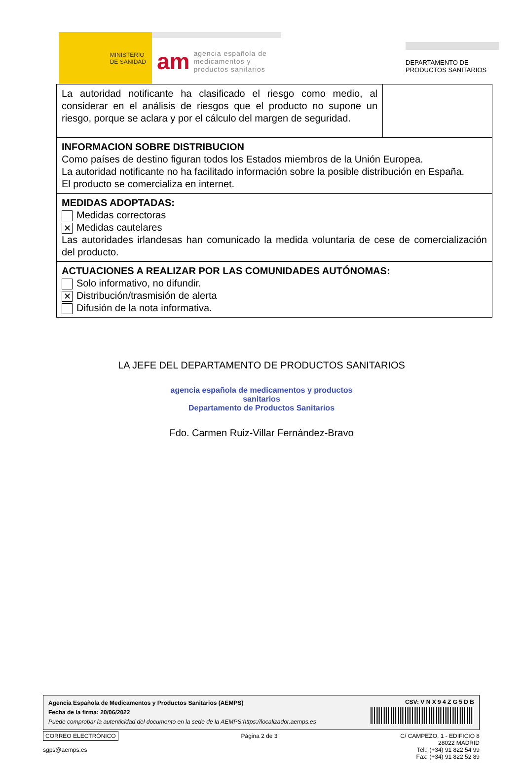MINISTERIO
DE SANIDAD
am agencia española de
medicamentos y
productos sanitarios
DEPARTAMENTO DE
PRODUCTOS SANITARIOS
| La autoridad notificante ha clasificado el riesgo como medio, al considerar en el análisis de riesgos que el producto no supone un riesgo, porque se aclara y por el cálculo del margen de seguridad. | |
| INFORMACION SOBRE DISTRIBUCION Como países de destino figuran todos los Estados miembros de la Unión Europea. La autoridad notificante no ha facilitado información sobre la posible distribución en España. El producto se comercializa en internet. | |
| MEDIDAS ADOPTADAS: Medidas correctoras ✕ Medidas cautelares Las autoridades irlandesas han comunicado la medida voluntaria de cese de comercialización del producto. | |
| ACTUACIONES A REALIZAR POR LAS COMUNIDADES AUTÓNOMAS: Solo informativo, no difundir. ✕ Distribución/trasmisión de alerta Difusión de la nota informativa. | |
LA JEFE DEL DEPARTAMENTO DE PRODUCTOS SANITARIOS
agencia española de medicamentos y productos sanitarios
Departamento de Productos Sanitarios
Fdo. Carmen Ruiz-Villar Fernández-Bravo
Agencia Española de Medicamentos y Productos Sanitarios (AEMPS)
Fecha de la firma: 20/06/2022
Puede comprobar la autenticidad del documento en la sede de la AEMPS:https://localizador.aemps.es
CSV: V N X 9 4 Z G 5 D B
CORREO ELECTRÓNICO
sgps@aemps.es
Página 2 de 3 C/ CAMPEZO, 1 - EDIFICIO 8
28022 MADRID
Tel.: (+34) 91 822 54 99
Fax: (+34) 91 822 52 89